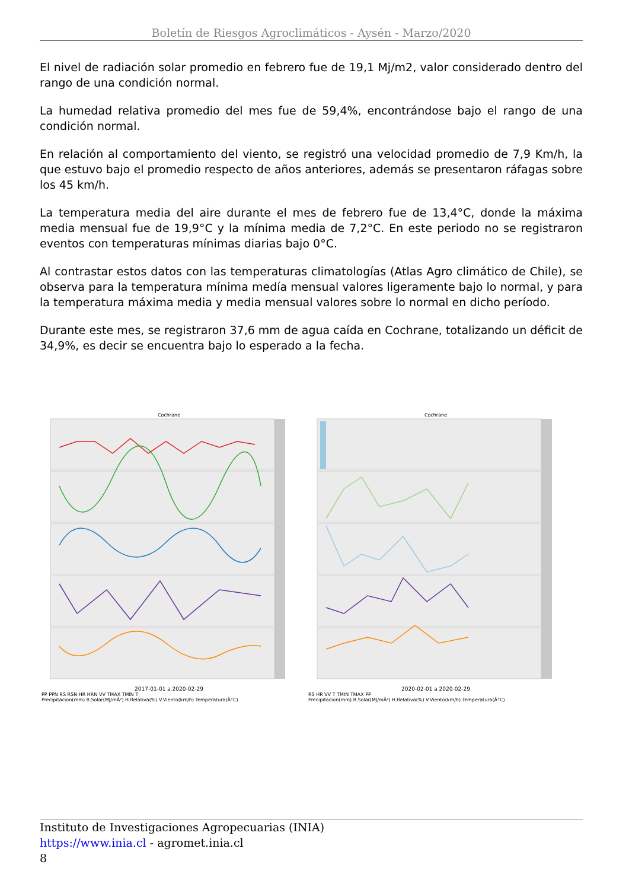Boletín de Riesgos Agroclimáticos - Aysén - Marzo/2020
El nivel de radiación solar promedio en febrero fue de 19,1 Mj/m2, valor considerado dentro del rango de una condición normal.
La humedad relativa promedio del mes fue de 59,4%, encontrándose bajo el rango de una condición normal.
En relación al comportamiento del viento, se registró una velocidad promedio de 7,9 Km/h, la que estuvo bajo el promedio respecto de años anteriores, además se presentaron ráfagas sobre los 45 km/h.
La temperatura media del aire durante el mes de febrero fue de 13,4°C, donde la máxima media mensual fue de 19,9°C y la mínima media de 7,2°C. En este periodo no se registraron eventos con temperaturas mínimas diarias bajo 0°C.
Al contrastar estos datos con las temperaturas climatologías (Atlas Agro climático de Chile), se observa para la temperatura mínima medía mensual valores ligeramente bajo lo normal, y para la temperatura máxima media y media mensual valores sobre lo normal en dicho período.
Durante este mes, se registraron 37,6 mm de agua caída en Cochrane, totalizando un déficit de 34,9%, es decir se encuentra bajo lo esperado a la fecha.
Cochrane
2017-01-01 a 2020-02-29
PP PPN RS RSN HR HRN VV TMAX TMIN T
Precipitacion(mm) R.Solar(MJ/mÂ²) H.Relativa(%) V.Viento(km/h) Temperatura(Â°C)
Cochrane
2020-02-01 a 2020-02-29
RS HR VV T TMIN TMAX PP
Precipitacion(mm) R.Solar(MJ/mÂ²) H.Relativa(%) V.Viento(km/h) Temperatura(Â°C)
Instituto de Investigaciones Agropecuarias (INIA)
https://www.inia.cl - agromet.inia.cl
8